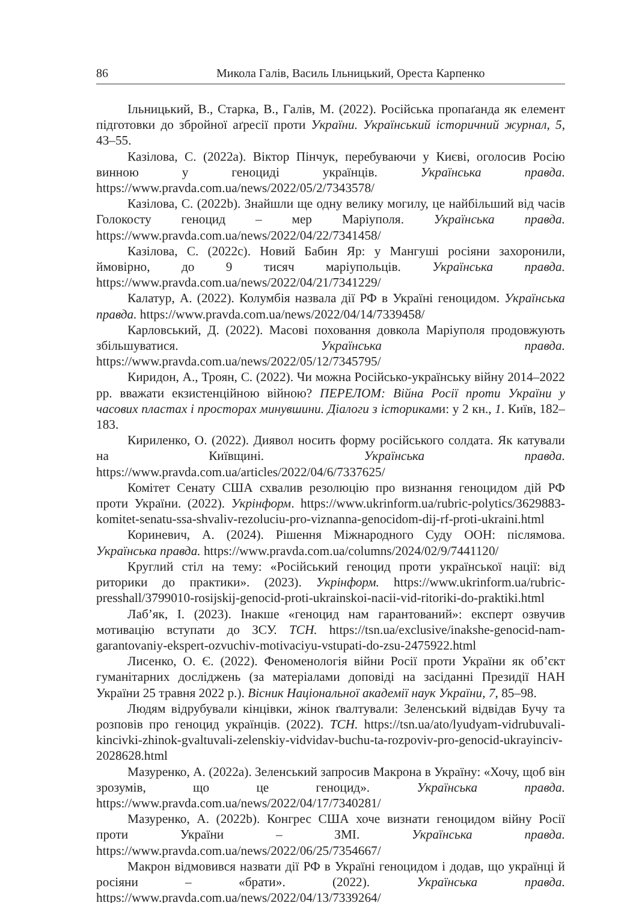86 Микола Галів, Василь Ільницький, Ореста Карпенко
Ільницький, В., Старка, В., Галів, М. (2022). Російська пропаґанда як елемент підготовки до збройної аґресії проти України. Український історичний журнал, 5, 43–55.
Казілова, С. (2022a). Віктор Пінчук, перебуваючи у Києві, оголосив Росію винною у геноциді українців. Українська правда. https://www.pravda.com.ua/news/2022/05/2/7343578/
Казілова, С. (2022b). Знайшли ще одну велику могилу, це найбільший від часів Голокосту геноцид – мер Маріуполя. Українська правда. https://www.pravda.com.ua/news/2022/04/22/7341458/
Казілова, С. (2022c). Новий Бабин Яр: у Мангуші росіяни захоронили, ймовірно, до 9 тисяч маріупольців. Українська правда. https://www.pravda.com.ua/news/2022/04/21/7341229/
Калатур, А. (2022). Колумбія назвала дії РФ в Україні геноцидом. Українська правда. https://www.pravda.com.ua/news/2022/04/14/7339458/
Карловський, Д. (2022). Масові поховання довкола Маріуполя продовжують збільшуватися. Українська правда. https://www.pravda.com.ua/news/2022/05/12/7345795/
Киридон, А., Троян, С. (2022). Чи можна Російсько-українську війну 2014–2022 рр. вважати екзистенційною війною? ПЕРЕЛОМ: Війна Росії проти України у часових пластах і просторах минувшини. Діалоги з істориками: у 2 кн., 1. Київ, 182–183.
Кириленко, О. (2022). Диявол носить форму російського солдата. Як катували на Київщині. Українська правда. https://www.pravda.com.ua/articles/2022/04/6/7337625/
Комітет Сенату США схвалив резолюцію про визнання геноцидом дій РФ проти України. (2022). Укрінформ. https://www.ukrinform.ua/rubric-polytics/3629883-komitet-senatu-ssa-shvaliv-rezoluciu-pro-viznanna-genocidom-dij-rf-proti-ukraini.html
Кориневич, А. (2024). Рішення Міжнародного Суду ООН: післямова. Українська правда. https://www.pravda.com.ua/columns/2024/02/9/7441120/
Круглий стіл на тему: «Російський геноцид проти української нації: від риторики до практики». (2023). Укрінформ. https://www.ukrinform.ua/rubric-presshall/3799010-rosijskij-genocid-proti-ukrainskoi-nacii-vid-ritoriki-do-praktiki.html
Лаб’як, І. (2023). Інакше «геноцид нам гарантований»: експерт озвучив мотивацію вступати до ЗСУ. ТСН. https://tsn.ua/exclusive/inakshe-genocid-nam-garantovaniy-ekspert-ozvuchiv-motivaciyu-vstupati-do-zsu-2475922.html
Лисенко, О. Є. (2022). Феноменологія війни Росії проти України як об’єкт гуманітарних досліджень (за матеріалами доповіді на засіданні Президії НАН України 25 травня 2022 р.). Вісник Національної академії наук України, 7, 85–98.
Людям відрубували кінцівки, жінок ґвалтували: Зеленський відвідав Бучу та розповів про геноцид українців. (2022). ТСН. https://tsn.ua/ato/lyudyam-vidrubuvali-kincivki-zhinok-gvaltuvali-zelenskiy-vidvidav-buchu-ta-rozpoviv-pro-genocid-ukrayinciv-2028628.html
Мазуренко, А. (2022a). Зеленський запросив Макрона в Україну: «Хочу, щоб він зрозумів, що це геноцид». Українська правда. https://www.pravda.com.ua/news/2022/04/17/7340281/
Мазуренко, А. (2022b). Конгрес США хоче визнати геноцидом війну Росії проти України – ЗМІ. Українська правда. https://www.pravda.com.ua/news/2022/06/25/7354667/
Макрон відмовився назвати дії РФ в Україні геноцидом і додав, що українці й росіяни – «брати». (2022). Українська правда. https://www.pravda.com.ua/news/2022/04/13/7339264/